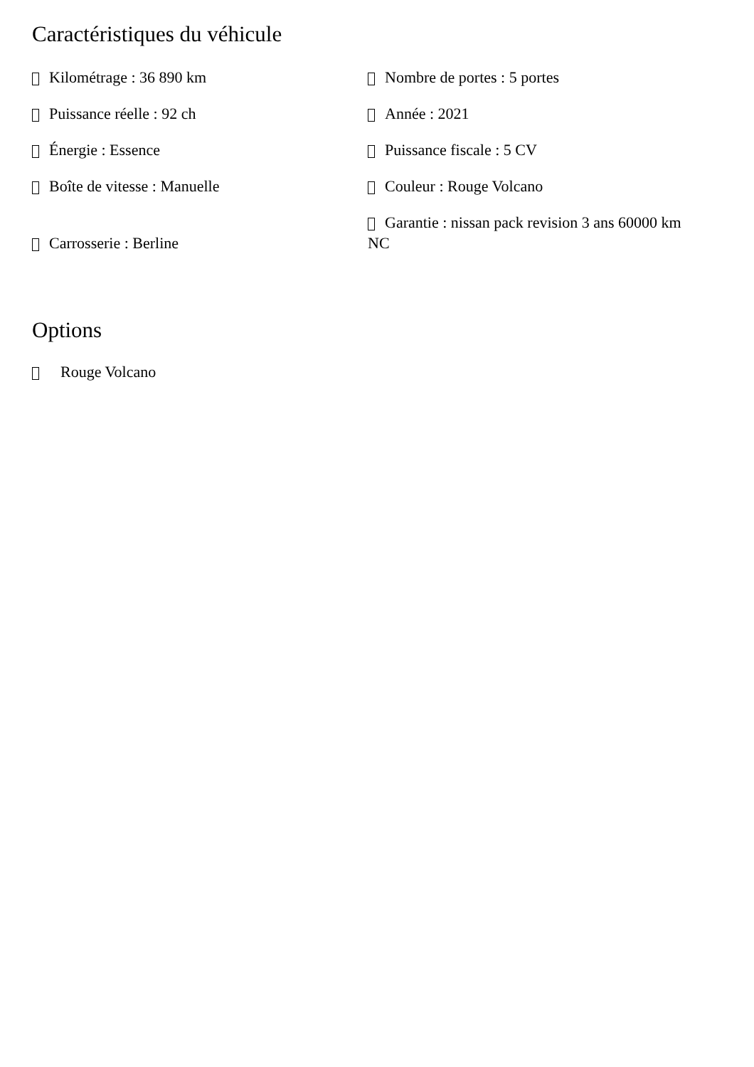Caractéristiques du véhicule
Kilométrage : 36 890 km
Nombre de portes : 5 portes
Puissance réelle : 92 ch
Année : 2021
Énergie : Essence
Puissance fiscale : 5 CV
Boîte de vitesse : Manuelle
Couleur : Rouge Volcano
Carrosserie : Berline
Garantie : nissan pack revision 3 ans 60000 km NC
Options
Rouge Volcano